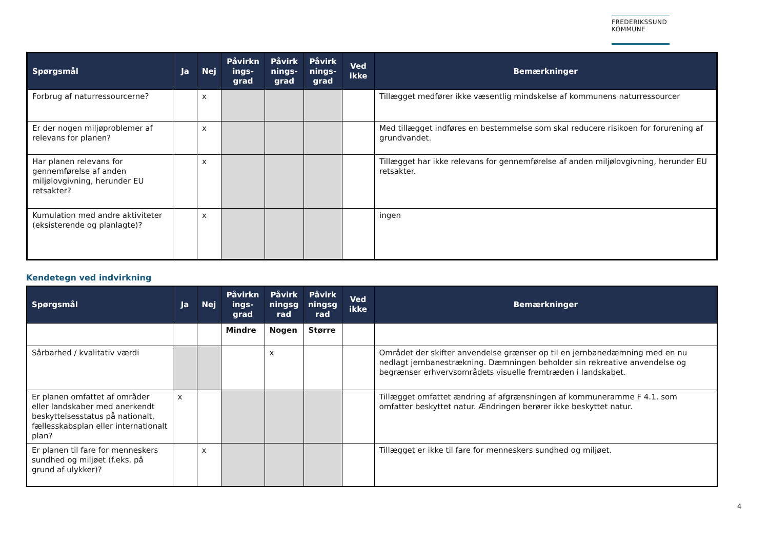FREDERIKSSUND
KOMMUNE
| Spørgsmål | Ja | Nej | Påvirkn ings-grad | Påvirk nings-grad | Påvirk nings-grad | Ved ikke | Bemærkninger |
| --- | --- | --- | --- | --- | --- | --- | --- |
| Forbrug af naturressourcerne? | | x | | | | | Tillægget medfører ikke væsentlig mindskelse af kommunens naturressourcer |
| Er der nogen miljøproblemer af relevans for planen? | | x | | | | | Med tillægget indføres en bestemmelse som skal reducere risikoen for forurening af grundvandet. |
| Har planen relevans for gennemførelse af anden miljølovgivning, herunder EU retsakter? | | x | | | | | Tillægget har ikke relevans for gennemførelse af anden miljølovgivning, herunder EU retsakter. |
| Kumulation med andre aktiviteter (eksisterende og planlagte)? | | x | | | | | ingen |
Kendetegn ved indvirkning
| Spørgsmål | Ja | Nej | Påvirkn ings-grad | Påvirk ningsg rad | Påvirk ningsg rad | Ved ikke | Bemærkninger |
| --- | --- | --- | --- | --- | --- | --- | --- |
| | | | Mindre | Nogen | Større | | |
| Sårbarhed / kvalitativ værdi | | | | x | | | Området der skifter anvendelse grænser op til en jernbanedæmning med en nu nedlagt jernbanestrækning. Dæmningen beholder sin rekreative anvendelse og begrænser erhvervsområdets visuelle fremtræden i landskabet. |
| Er planen omfattet af områder eller landskaber med anerkendt beskyttelsesstatus på nationalt, fællesskabsplan eller internationalt plan? | x | | | | | | Tillægget omfattet ændring af afgrænsningen af kommuneramme F 4.1. som omfatter beskyttet natur. Ændringen berører ikke beskyttet natur. |
| Er planen til fare for menneskers sundhed og miljøet (f.eks. på grund af ulykker)? | | x | | | | | Tillægget er ikke til fare for menneskers sundhed og miljøet. |
4